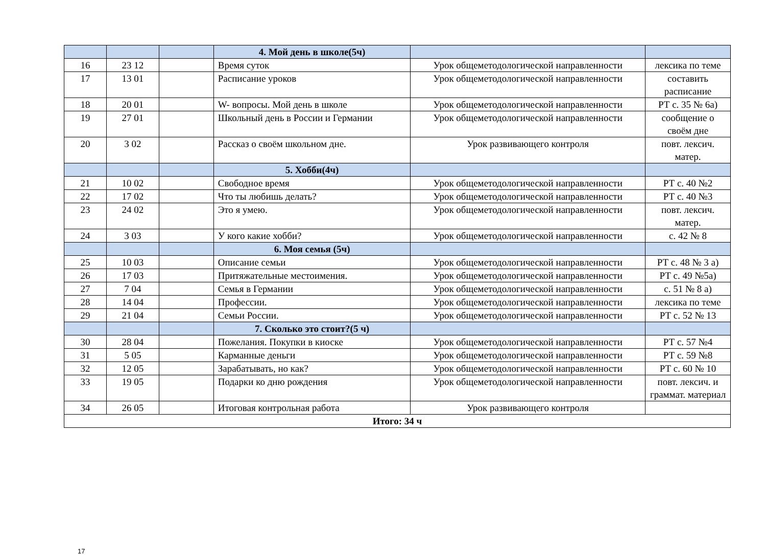| | | | 4. Мой день в школе(5ч) | | |
| 16 | 23 12 | | Время суток | Урок общеметодологической направленности | лексика по теме |
| 17 | 13 01 | | Расписание уроков | Урок общеметодологической направленности | составить расписание |
| 18 | 20 01 | | W- вопросы. Мой день в школе | Урок общеметодологической направленности | РТ с. 35 № 6а) |
| 19 | 27 01 | | Школьный день в России и Германии | Урок общеметодологической направленности | сообщение о своём дне |
| 20 | 3 02 | | Рассказ о своём школьном дне. | Урок развивающего контроля | повт. лексич. матер. |
| | | | 5. Хобби(4ч) | | |
| 21 | 10 02 | | Свободное время | Урок общеметодологической направленности | РТ с. 40 №2 |
| 22 | 17 02 | | Что ты любишь делать? | Урок общеметодологической направленности | РТ с. 40 №3 |
| 23 | 24 02 | | Это я умею. | Урок общеметодологической направленности | повт. лексич. матер. |
| 24 | 3 03 | | У кого какие хобби? | Урок общеметодологической направленности | с. 42 № 8 |
| | | | 6. Моя семья (5ч) | | |
| 25 | 10 03 | | Описание семьи | Урок общеметодологической направленности | РТ с. 48 № 3 а) |
| 26 | 17 03 | | Притяжательные местоимения. | Урок общеметодологической направленности | РТ с. 49 №5а) |
| 27 | 7 04 | | Семья в Германии | Урок общеметодологической направленности | с. 51 № 8 а) |
| 28 | 14 04 | | Профессии. | Урок общеметодологической направленности | лексика по теме |
| 29 | 21 04 | | Семьи России. | Урок общеметодологической направленности | РТ с. 52 № 13 |
| | | | 7. Сколько это стоит?(5 ч) | | |
| 30 | 28 04 | | Пожелания. Покупки в киоске | Урок общеметодологической направленности | РТ с. 57 №4 |
| 31 | 5 05 | | Карманные деньги | Урок общеметодологической направленности | РТ с. 59 №8 |
| 32 | 12 05 | | Зарабатывать, но как? | Урок общеметодологической направленности | РТ с. 60 № 10 |
| 33 | 19 05 | | Подарки ко дню рождения | Урок общеметодологической направленности | повт. лексич. и граммат. материал |
| 34 | 26 05 | | Итоговая контрольная работа | Урок развивающего контроля | |
| Итого: 34 ч | | | | | |
17